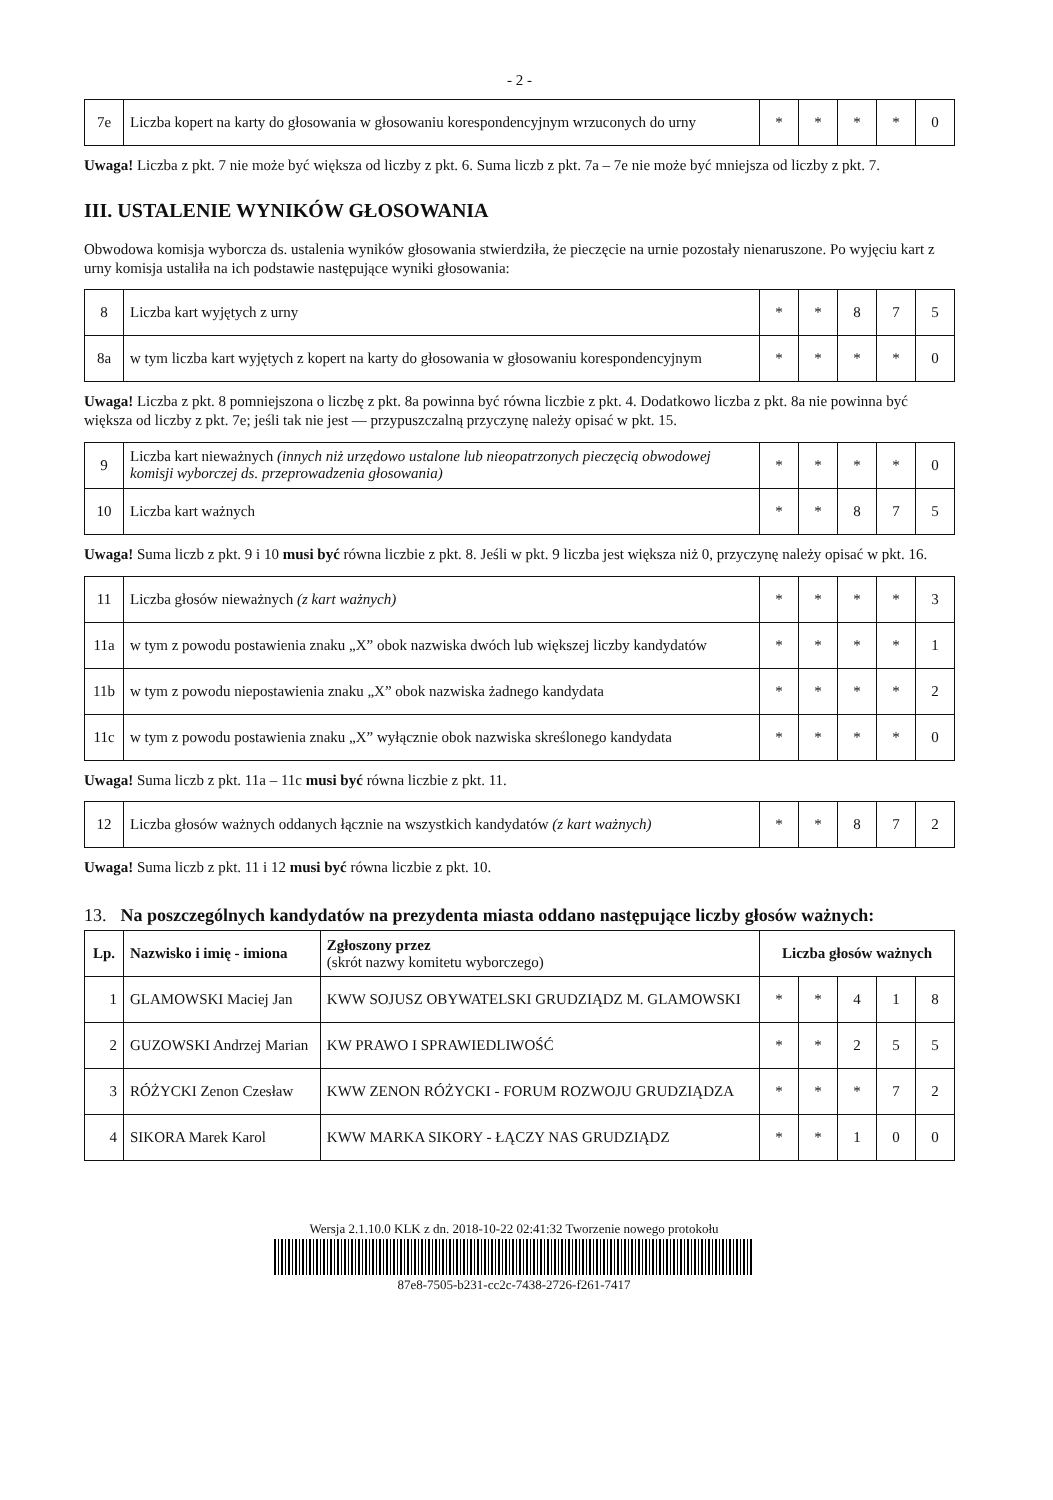- 2 -
| 7e | Liczba kopert na karty do głosowania w głosowaniu korespondencyjnym wrzuconych do urny | * | * | * | * | 0 |
Uwaga! Liczba z pkt. 7 nie może być większa od liczby z pkt. 6. Suma liczb z pkt. 7a – 7e nie może być mniejsza od liczby z pkt. 7.
III. USTALENIE WYNIKÓW GŁOSOWANIA
Obwodowa komisja wyborcza ds. ustalenia wyników głosowania stwierdziła, że pieczęcie na urnie pozostały nienaruszone. Po wyjęciu kart z urny komisja ustaliła na ich podstawie następujące wyniki głosowania:
| 8 | Liczba kart wyjętych z urny | * | * | 8 | 7 | 5 |
| 8a | w tym liczba kart wyjętych z kopert na karty do głosowania w głosowaniu korespondencyjnym | * | * | * | * | 0 |
Uwaga! Liczba z pkt. 8 pomniejszona o liczbę z pkt. 8a powinna być równa liczbie z pkt. 4. Dodatkowo liczba z pkt. 8a nie powinna być większa od liczby z pkt. 7e; jeśli tak nie jest — przypuszczalną przyczynę należy opisać w pkt. 15.
| 9 | Liczba kart nieważnych (innych niż urzędowo ustalone lub nieopatrzonych pieczęcią obwodowej komisji wyborczej ds. przeprowadzenia głosowania) | * | * | * | * | 0 |
| 10 | Liczba kart ważnych | * | * | 8 | 7 | 5 |
Uwaga! Suma liczb z pkt. 9 i 10 musi być równa liczbie z pkt. 8. Jeśli w pkt. 9 liczba jest większa niż 0, przyczynę należy opisać w pkt. 16.
| 11 | Liczba głosów nieważnych (z kart ważnych) | * | * | * | * | 3 |
| 11a | w tym z powodu postawienia znaku „X” obok nazwiska dwóch lub większej liczby kandydatów | * | * | * | * | 1 |
| 11b | w tym z powodu niepostawienia znaku „X” obok nazwiska żadnego kandydata | * | * | * | * | 2 |
| 11c | w tym z powodu postawienia znaku „X” wyłącznie obok nazwiska skreślonego kandydata | * | * | * | * | 0 |
Uwaga! Suma liczb z pkt. 11a – 11c musi być równa liczbie z pkt. 11.
| 12 | Liczba głosów ważnych oddanych łącznie na wszystkich kandydatów (z kart ważnych) | * | * | 8 | 7 | 2 |
Uwaga! Suma liczb z pkt. 11 i 12 musi być równa liczbie z pkt. 10.
13. Na poszczególnych kandydatów na prezydenta miasta oddano następujące liczby głosów ważnych:
| Lp. | Nazwisko i imię - imiona | Zgłoszony przez (skrót nazwy komitetu wyborczego) | Liczba głosów ważnych | | | | |
| --- | --- | --- | --- | --- | --- | --- | --- |
| 1 | GLAMOWSKI Maciej Jan | KWW SOJUSZ OBYWATELSKI GRUDZIĄDZ M. GLAMOWSKI | * | * | 4 | 1 | 8 |
| 2 | GUZOWSKI Andrzej Marian | KW PRAWO I SPRAWIEDLIWOŚĆ | * | * | 2 | 5 | 5 |
| 3 | RÓŻYCKI Zenon Czesław | KWW ZENON RÓŻYCKI - FORUM ROZWOJU GRUDZIĄDZA | * | * | * | 7 | 2 |
| 4 | SIKORA Marek Karol | KWW MARKA SIKORY - ŁĄCZY NAS GRUDZIĄDZ | * | * | 1 | 0 | 0 |
Wersja 2.1.10.0 KLK z dn. 2018-10-22 02:41:32 Tworzenie nowego protokołu
87e8-7505-b231-cc2c-7438-2726-f261-7417